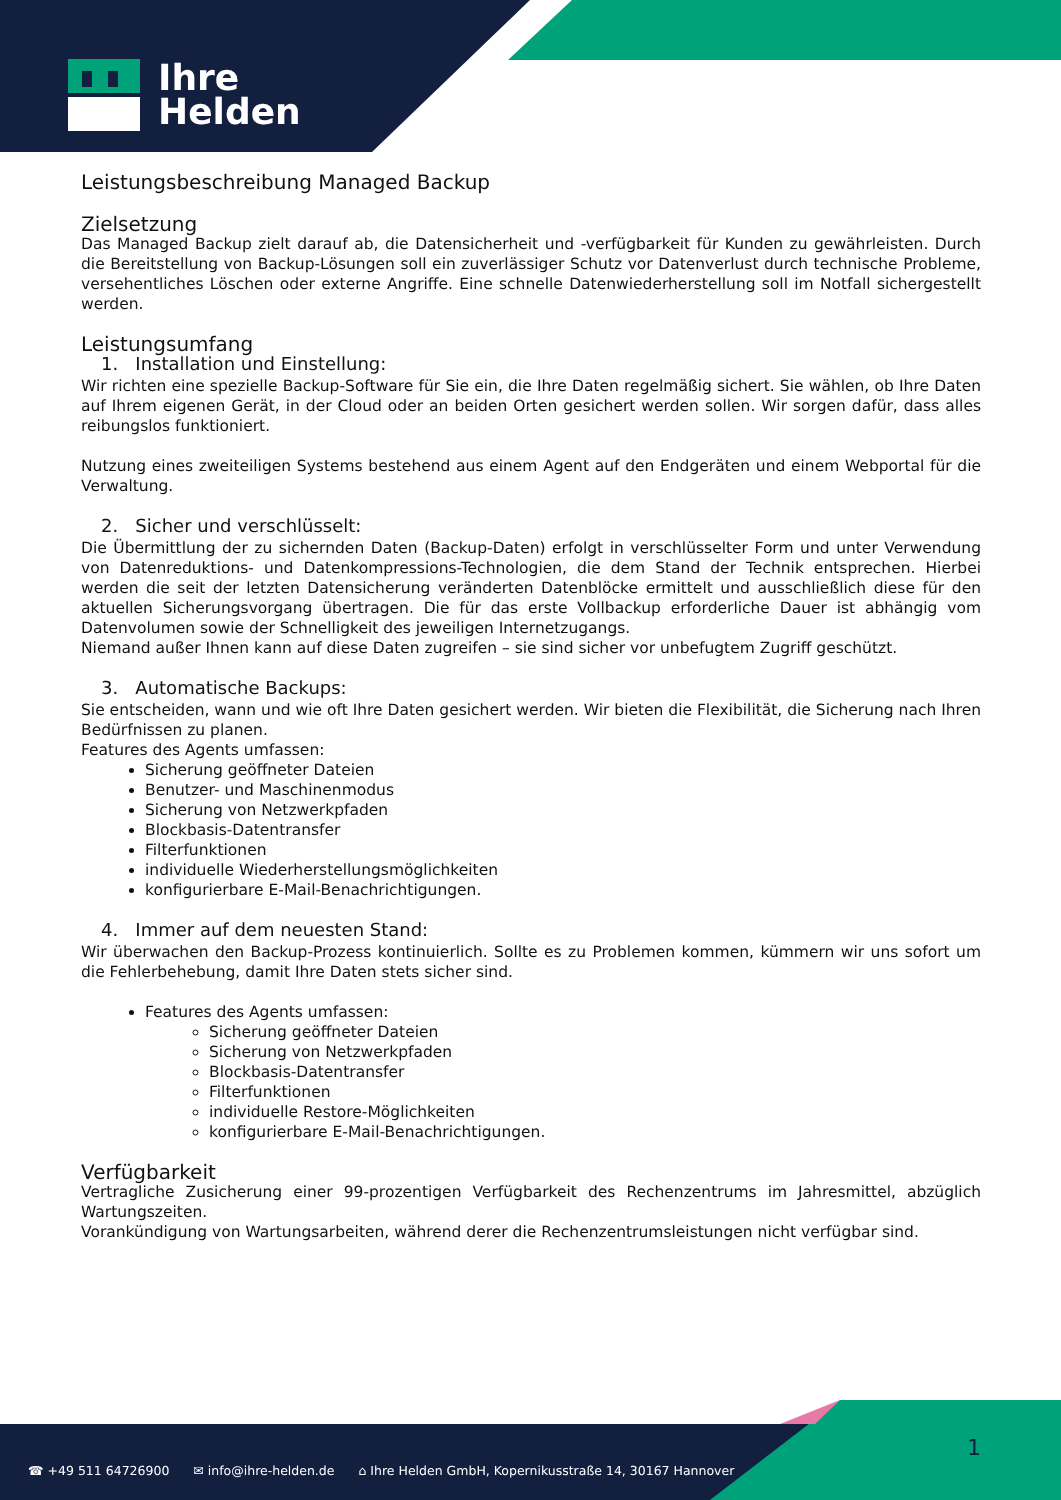Ihre
Helden
Leistungsbeschreibung Managed Backup
Zielsetzung
Das Managed Backup zielt darauf ab, die Datensicherheit und -verfügbarkeit für Kunden zu gewährleisten. Durch die Bereitstellung von Backup-Lösungen soll ein zuverlässiger Schutz vor Datenverlust durch technische Probleme, versehentliches Löschen oder externe Angriffe. Eine schnelle Datenwiederherstellung soll im Notfall sichergestellt werden.
Leistungsumfang
1. Installation und Einstellung:
Wir richten eine spezielle Backup-Software für Sie ein, die Ihre Daten regelmäßig sichert. Sie wählen, ob Ihre Daten auf Ihrem eigenen Gerät, in der Cloud oder an beiden Orten gesichert werden sollen. Wir sorgen dafür, dass alles reibungslos funktioniert.
Nutzung eines zweiteiligen Systems bestehend aus einem Agent auf den Endgeräten und einem Webportal für die Verwaltung.
2. Sicher und verschlüsselt:
Die Übermittlung der zu sichernden Daten (Backup-Daten) erfolgt in verschlüsselter Form und unter Verwendung von Datenreduktions- und Datenkompressions-Technologien, die dem Stand der Technik entsprechen. Hierbei werden die seit der letzten Datensicherung veränderten Datenblöcke ermittelt und ausschließlich diese für den aktuellen Sicherungsvorgang übertragen. Die für das erste Vollbackup erforderliche Dauer ist abhängig vom Datenvolumen sowie der Schnelligkeit des jeweiligen Internetzugangs.
Niemand außer Ihnen kann auf diese Daten zugreifen – sie sind sicher vor unbefugtem Zugriff geschützt.
3. Automatische Backups:
Sie entscheiden, wann und wie oft Ihre Daten gesichert werden. Wir bieten die Flexibilität, die Sicherung nach Ihren Bedürfnissen zu planen.
Features des Agents umfassen:
Sicherung geöffneter Dateien
Benutzer- und Maschinenmodus
Sicherung von Netzwerkpfaden
Blockbasis-Datentransfer
Filterfunktionen
individuelle Wiederherstellungsmöglichkeiten
konfigurierbare E-Mail-Benachrichtigungen.
4. Immer auf dem neuesten Stand:
Wir überwachen den Backup-Prozess kontinuierlich. Sollte es zu Problemen kommen, kümmern wir uns sofort um die Fehlerbehebung, damit Ihre Daten stets sicher sind.
Features des Agents umfassen:
Sicherung geöffneter Dateien
Sicherung von Netzwerkpfaden
Blockbasis-Datentransfer
Filterfunktionen
individuelle Restore-Möglichkeiten
konfigurierbare E-Mail-Benachrichtigungen.
Verfügbarkeit
Vertragliche Zusicherung einer 99-prozentigen Verfügbarkeit des Rechenzentrums im Jahresmittel, abzüglich Wartungszeiten.
Vorankündigung von Wartungsarbeiten, während derer die Rechenzentrumsleistungen nicht verfügbar sind.
☎ +49 511 64726900 ✉ info@ihre-helden.de ⌂ Ihre Helden GmbH, Kopernikusstraße 14, 30167 Hannover
1